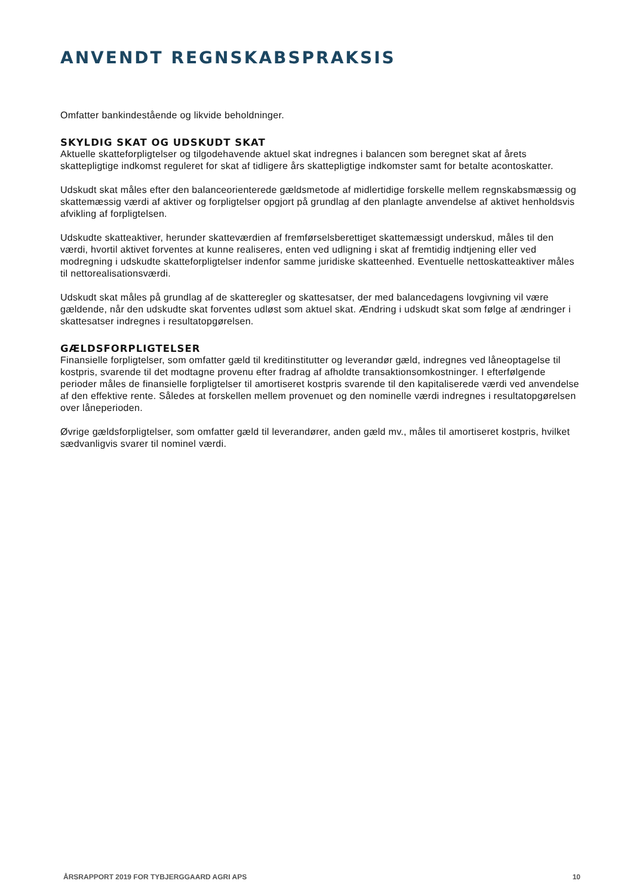ANVENDT REGNSKABSPRAKSIS
Omfatter bankindestående og likvide beholdninger.
SKYLDIG SKAT OG UDSKUDT SKAT
Aktuelle skatteforpligtelser og tilgodehavende aktuel skat indregnes i balancen som beregnet skat af årets skattepligtige indkomst reguleret for skat af tidligere års skattepligtige indkomster samt for betalte acontoskatter.
Udskudt skat måles efter den balanceorienterede gældsmetode af midlertidige forskelle mellem regnskabsmæssig og skattemæssig værdi af aktiver og forpligtelser opgjort på grundlag af den planlagte anvendelse af aktivet henholdsvis afvikling af forpligtelsen.
Udskudte skatteaktiver, herunder skatteværdien af fremførselsberettiget skattemæssigt underskud, måles til den værdi, hvortil aktivet forventes at kunne realiseres, enten ved udligning i skat af fremtidig indtjening eller ved modregning i udskudte skatteforpligtelser indenfor samme juridiske skatteenhed. Eventuelle nettoskatteaktiver måles til nettorealisationsværdi.
Udskudt skat måles på grundlag af de skatteregler og skattesatser, der med balancedagens lovgivning vil være gældende, når den udskudte skat forventes udløst som aktuel skat. Ændring i udskudt skat som følge af ændringer i skattesatser indregnes i resultatopgørelsen.
GÆLDSFORPLIGTELSER
Finansielle forpligtelser, som omfatter gæld til kreditinstitutter og leverandør gæld, indregnes ved låneoptagelse til kostpris, svarende til det modtagne provenu efter fradrag af afholdte transaktionsomkostninger. I efterfølgende perioder måles de finansielle forpligtelser til amortiseret kostpris svarende til den kapitaliserede værdi ved anvendelse af den effektive rente. Således at forskellen mellem provenuet og den nominelle værdi indregnes i resultatopgørelsen over låneperioden.
Øvrige gældsforpligtelser, som omfatter gæld til leverandører, anden gæld mv., måles til amortiseret kostpris, hvilket sædvanligvis svarer til nominel værdi.
ÅRSRAPPORT 2019 FOR TYBJERGGAARD AGRI APS 10